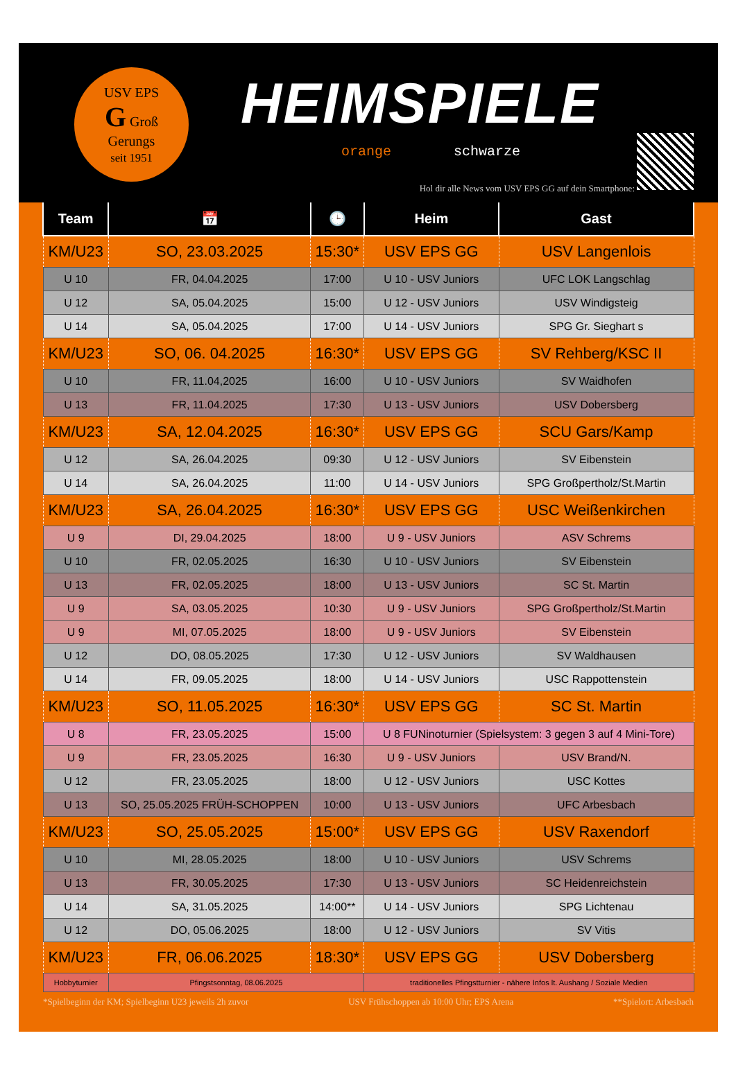USV EPS
G Groß
Gerungs
seit 1951
HEIMSPIELE
orange schwarze
Hol dir alle News vom USV EPS GG auf dein Smartphone:
| Team | 📅 | 🕒 | Heim | Gast |
| --- | --- | --- | --- | --- |
| KM/U23 | SO, 23.03.2025 | 15:30* | USV EPS GG | USV Langenlois |
| U 10 | FR, 04.04.2025 | 17:00 | U 10 - USV Juniors | UFC LOK Langschlag |
| U 12 | SA, 05.04.2025 | 15:00 | U 12 - USV Juniors | USV Windigsteig |
| U 14 | SA, 05.04.2025 | 17:00 | U 14 - USV Juniors | SPG Gr. Sieghart s |
| KM/U23 | SO, 06. 04.2025 | 16:30* | USV EPS GG | SV Rehberg/KSC II |
| U 10 | FR, 11.04,2025 | 16:00 | U 10 - USV Juniors | SV Waidhofen |
| U 13 | FR, 11.04.2025 | 17:30 | U 13 - USV Juniors | USV Dobersberg |
| KM/U23 | SA, 12.04.2025 | 16:30* | USV EPS GG | SCU Gars/Kamp |
| U 12 | SA, 26.04.2025 | 09:30 | U 12 - USV Juniors | SV Eibenstein |
| U 14 | SA, 26.04.2025 | 11:00 | U 14 - USV Juniors | SPG Großpertholz/St.Martin |
| KM/U23 | SA, 26.04.2025 | 16:30* | USV EPS GG | USC Weißenkirchen |
| U 9 | DI, 29.04.2025 | 18:00 | U 9 - USV Juniors | ASV Schrems |
| U 10 | FR, 02.05.2025 | 16:30 | U 10 - USV Juniors | SV Eibenstein |
| U 13 | FR, 02.05.2025 | 18:00 | U 13 - USV Juniors | SC St. Martin |
| U 9 | SA, 03.05.2025 | 10:30 | U 9 - USV Juniors | SPG Großpertholz/St.Martin |
| U 9 | MI, 07.05.2025 | 18:00 | U 9 - USV Juniors | SV Eibenstein |
| U 12 | DO, 08.05.2025 | 17:30 | U 12 - USV Juniors | SV Waldhausen |
| U 14 | FR, 09.05.2025 | 18:00 | U 14 - USV Juniors | USC Rappottenstein |
| KM/U23 | SO, 11.05.2025 | 16:30* | USV EPS GG | SC St. Martin |
| U 8 | FR, 23.05.2025 | 15:00 | U 8 FUNinoturnier (Spielsystem: 3 gegen 3 auf 4 Mini-Tore) | |
| U 9 | FR, 23.05.2025 | 16:30 | U 9 - USV Juniors | USV Brand/N. |
| U 12 | FR, 23.05.2025 | 18:00 | U 12 - USV Juniors | USC Kottes |
| U 13 | SO, 25.05.2025 FRÜH-SCHOPPEN | 10:00 | U 13 - USV Juniors | UFC Arbesbach |
| KM/U23 | SO, 25.05.2025 | 15:00* | USV EPS GG | USV Raxendorf |
| U 10 | MI, 28.05.2025 | 18:00 | U 10 - USV Juniors | USV Schrems |
| U 13 | FR, 30.05.2025 | 17:30 | U 13 - USV Juniors | SC Heidenreichstein |
| U 14 | SA, 31.05.2025 | 14:00** | U 14 - USV Juniors | SPG Lichtenau |
| U 12 | DO, 05.06.2025 | 18:00 | U 12 - USV Juniors | SV Vitis |
| KM/U23 | FR, 06.06.2025 | 18:30* | USV EPS GG | USV Dobersberg |
| Hobbyturnier | Pfingstsonntag, 08.06.2025 | | traditionelles Pfingstturnier - nähere Infos lt. Aushang / Soziale Medien | |
*Spielbeginn der KM; Spielbeginn U23 jeweils 2h zuvor USV Frühschoppen ab 10:00 Uhr; EPS Arena **Spielort: Arbesbach